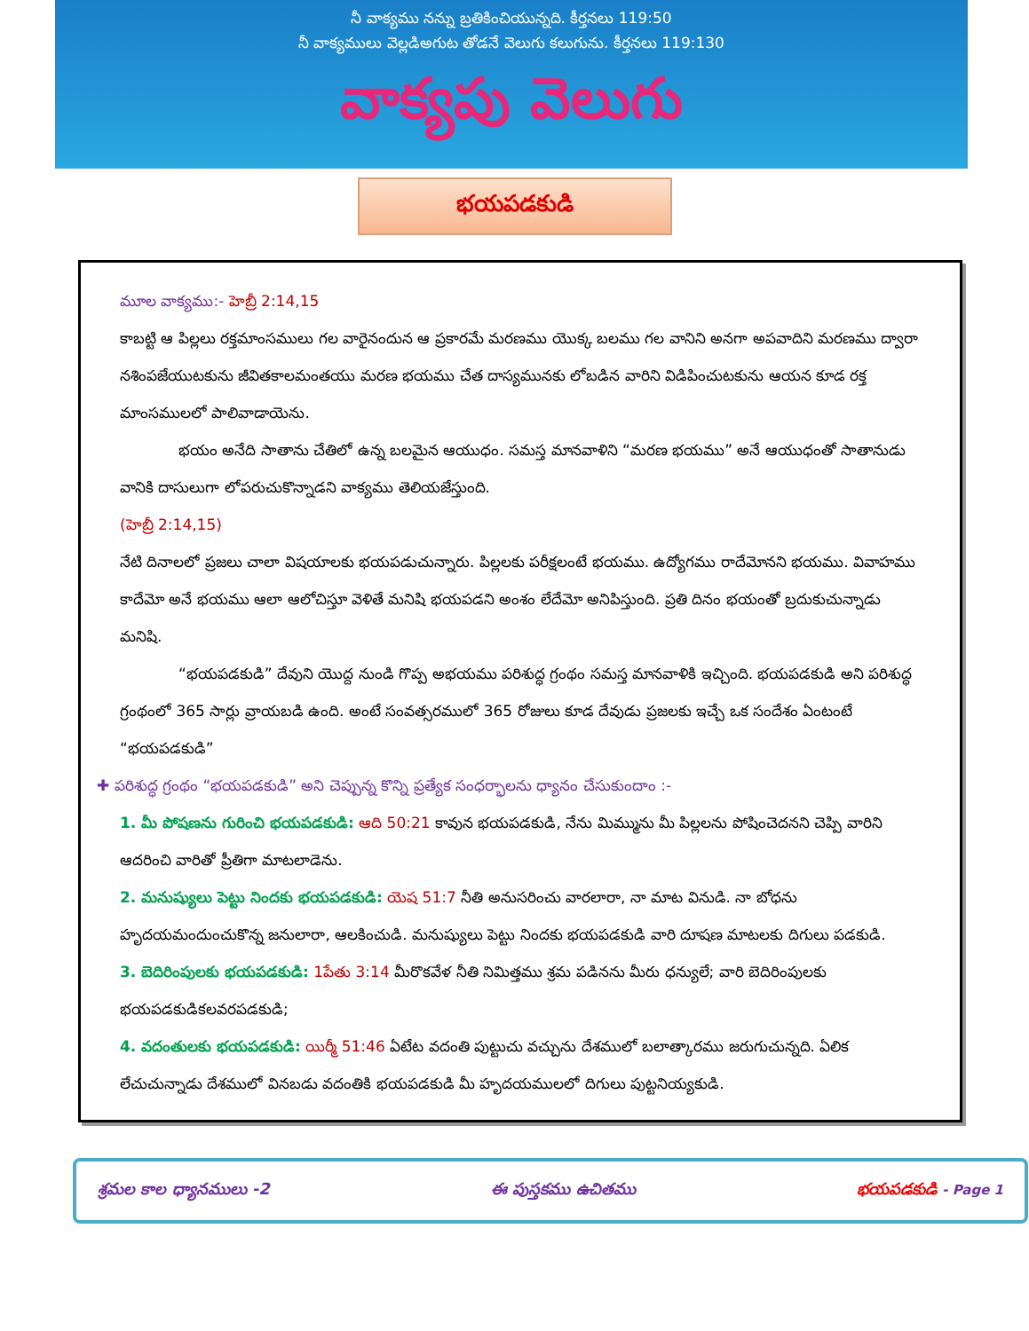నీ వాక్యము నన్ను బ్రతికించియున్నది. కీర్తనలు 119:50
నీ వాక్యములు వెల్లడిఅగుట తోడనే వెలుగు కలుగును. కీర్తనలు 119:130
వాక్యపు వెలుగు
భయపడకుడి
మూల వాక్యము:- హెబ్రీ 2:14,15
కాబట్టి ఆ పిల్లలు రక్తమాంసములు గల వారైనందున ఆ ప్రకారమే మరణము యొక్క బలము గల వానిని అనగా అపవాదిని మరణము ద్వారా నశింపజేయుటకును జీవితకాలమంతయు మరణ భయము చేత దాస్యమునకు లోబడిన వారిని విడిపించుటకును ఆయన కూడ రక్త మాంసములలో పాలివాడాయెను.
భయం అనేది సాతాను చేతిలో ఉన్న బలమైన ఆయుధం. సమస్త మానవాళిని “మరణ భయము” అనే ఆయుధంతో సాతానుడు వానికి దాసులుగా లోపరుచుకొన్నాడని వాక్యము తెలియజేస్తుంది.
(హెబ్రీ 2:14,15)
నేటి దినాలలో ప్రజలు చాలా విషయాలకు భయపడుచున్నారు. పిల్లలకు పరీక్షలంటే భయము. ఉద్యోగము రాదేమోనని భయము. వివాహము కాదేమో అనే భయము ఆలా ఆలోచిస్తూ వెళితే మనిషి భయపడని అంశం లేదేమో అనిపిస్తుంది. ప్రతి దినం భయంతో బ్రదుకుచున్నాడు మనిషి.
“భయపడకుడి” దేవుని యొద్ద నుండి గొప్ప అభయము పరిశుద్ధ గ్రంథం సమస్త మానవాళికి ఇచ్చింది. భయపడకుడి అని పరిశుద్ధ గ్రంథంలో 365 సార్లు వ్రాయబడి ఉంది. అంటే సంవత్సరములో 365 రోజులు కూడ దేవుడు ప్రజలకు ఇచ్చే ఒక సందేశం ఏంటంటే “భయపడకుడి”
✚ పరిశుద్ధ గ్రంథం “భయపడకుడి” అని చెప్పున్న కొన్ని ప్రత్యేక సంధర్భాలను ధ్యానం చేసుకుందాం :-
1. మీ పోషణను గురించి భయపడకుడి: ఆది 50:21 కావున భయపడకుడి, నేను మిమ్మును మీ పిల్లలను పోషించెదనని చెప్పి వారిని ఆదరించి వారితో ప్రీతిగా మాటలాడెను.
2. మనుష్యులు పెట్టు నిందకు భయపడకుడి: యెష 51:7 నీతి అనుసరించు వారలారా, నా మాట వినుడి. నా బోధను హృదయమందుంచుకొన్న జనులారా, ఆలకించుడి. మనుష్యులు పెట్టు నిందకు భయపడకుడి వారి దూషణ మాటలకు దిగులు పడకుడి.
3. బెదిరింపులకు భయపడకుడి: 1పేతు 3:14 మీరొకవేళ నీతి నిమిత్తము శ్రమ పడినను మీరు ధన్యులే; వారి బెదిరింపులకు భయపడకుడికలవరపడకుడి;
4. వదంతులకు భయపడకుడి: యిర్మీ 51:46 ఏటేట వదంతి పుట్టుచు వచ్చును దేశములో బలాత్కారము జరుగుచున్నది. ఏలిక లేచుచున్నాడు దేశములో వినబడు వదంతికి భయపడకుడి మీ హృదయములలో దిగులు పుట్టనియ్యకుడి.
శ్రమల కాల ధ్యానములు -2 ఈ పుస్తకము ఉచితము భయపడకుడి - Page 1